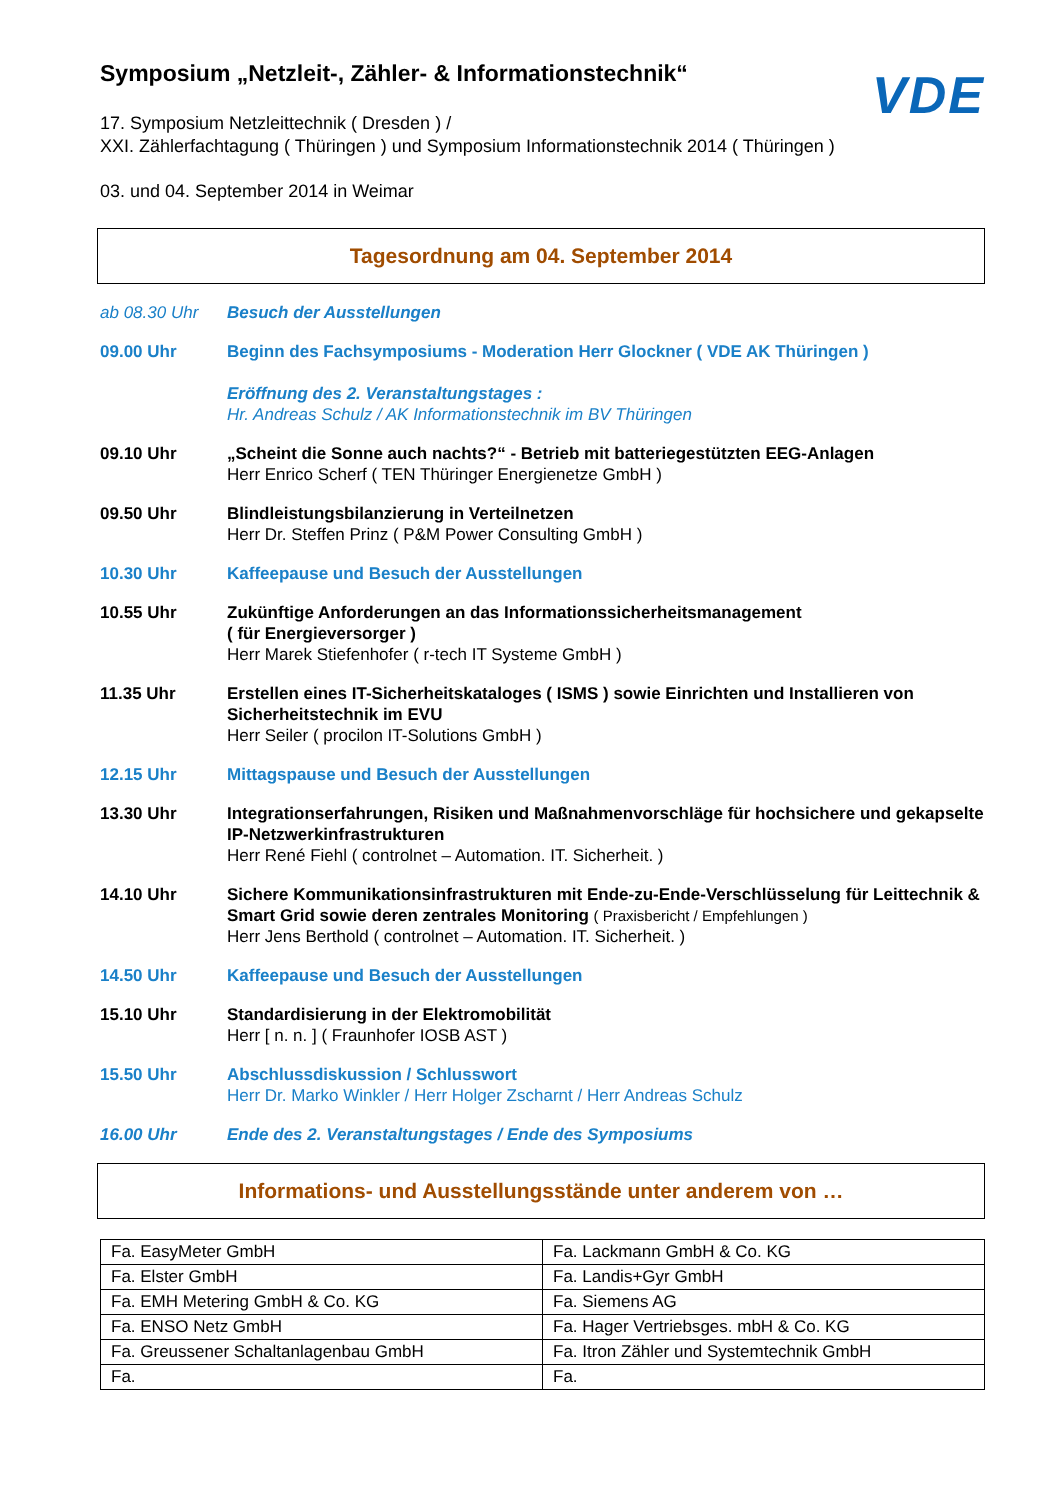Symposium „Netzleit-, Zähler- & Informationstechnik“
VDE
17. Symposium Netzleittechnik ( Dresden ) /
XXI. Zählerfachtagung ( Thüringen ) und Symposium Informationstechnik 2014 ( Thüringen )
03. und 04. September 2014 in Weimar
Tagesordnung am 04. September 2014
ab 08.30 Uhr Besuch der Ausstellungen
09.00 Uhr Beginn des Fachsymposiums - Moderation Herr Glockner ( VDE AK Thüringen )
Eröffnung des 2. Veranstaltungstages :
Hr. Andreas Schulz / AK Informationstechnik im BV Thüringen
09.10 Uhr „Scheint die Sonne auch nachts?“ - Betrieb mit batteriegestützten EEG-Anlagen
Herr Enrico Scherf ( TEN Thüringer Energienetze GmbH )
09.50 Uhr Blindleistungsbilanzierung in Verteilnetzen
Herr Dr. Steffen Prinz ( P&M Power Consulting GmbH )
10.30 Uhr Kaffeepause und Besuch der Ausstellungen
10.55 Uhr Zukünftige Anforderungen an das Informationssicherheitsmanagement
( für Energieversorger )
Herr Marek Stiefenhofer ( r-tech IT Systeme GmbH )
11.35 Uhr Erstellen eines IT-Sicherheitskataloges ( ISMS ) sowie Einrichten und Installieren von Sicherheitstechnik im EVU
Herr Seiler ( procilon IT-Solutions GmbH )
12.15 Uhr Mittagspause und Besuch der Ausstellungen
13.30 Uhr Integrationserfahrungen, Risiken und Maßnahmenvorschläge für hochsichere und gekapselte IP-Netzwerkinfrastrukturen
Herr René Fiehl ( controlnet – Automation. IT. Sicherheit. )
14.10 Uhr Sichere Kommunikationsinfrastrukturen mit Ende-zu-Ende-Verschlüsselung für Leittechnik & Smart Grid sowie deren zentrales Monitoring ( Praxisbericht / Empfehlungen )
Herr Jens Berthold ( controlnet – Automation. IT. Sicherheit. )
14.50 Uhr Kaffeepause und Besuch der Ausstellungen
15.10 Uhr Standardisierung in der Elektromobilität
Herr [ n. n. ] ( Fraunhofer IOSB AST )
15.50 Uhr Abschlussdiskussion / Schlusswort
Herr Dr. Marko Winkler / Herr Holger Zscharnt / Herr Andreas Schulz
16.00 Uhr Ende des 2. Veranstaltungstages / Ende des Symposiums
Informations- und Ausstellungsstände unter anderem von …
| Fa. EasyMeter GmbH | Fa. Lackmann GmbH & Co. KG |
| Fa. Elster GmbH | Fa. Landis+Gyr GmbH |
| Fa. EMH Metering GmbH & Co. KG | Fa. Siemens AG |
| Fa. ENSO Netz GmbH | Fa. Hager Vertriebsges. mbH & Co. KG |
| Fa. Greussener Schaltanlagenbau GmbH | Fa. Itron Zähler und Systemtechnik GmbH |
| Fa. | Fa. |